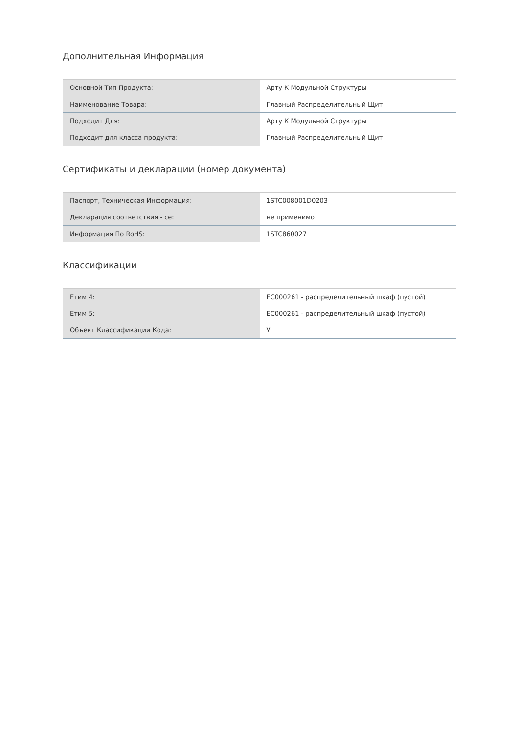Дополнительная Информация
| Основной Тип Продукта: | Арту К Модульной Структуры |
| Наименование Товара: | Главный Распределительный Щит |
| Подходит Для: | Арту К Модульной Структуры |
| Подходит для класса продукта: | Главный Распределительный Щит |
Сертификаты и декларации (номер документа)
| Паспорт, Техническая Информация: | 1STC008001D0203 |
| Декларация соответствия - се: | не применимо |
| Информация По RoHS: | 1STC860027 |
Классификации
| Етим 4: | EC000261 - распределительный шкаф (пустой) |
| Етим 5: | EC000261 - распределительный шкаф (пустой) |
| Объект Классификации Кода: | У |